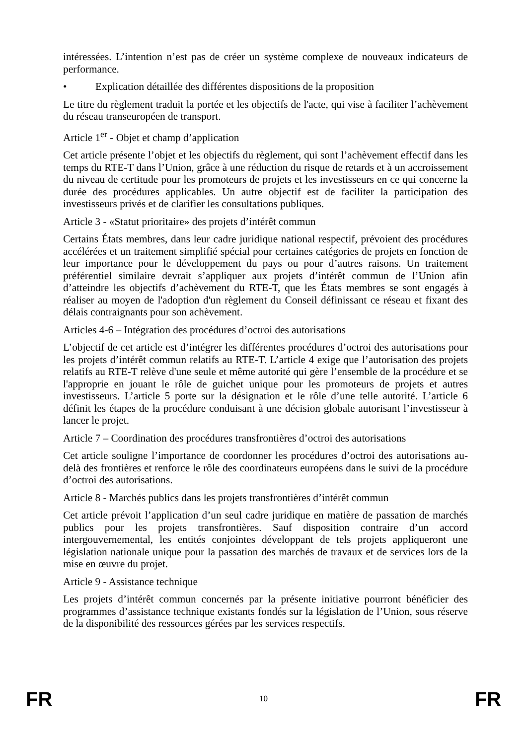intéressées. L’intention n’est pas de créer un système complexe de nouveaux indicateurs de performance.
• Explication détaillée des différentes dispositions de la proposition
Le titre du règlement traduit la portée et les objectifs de l'acte, qui vise à faciliter l’achèvement du réseau transeuropéen de transport.
Article 1<sup>er</sup> - Objet et champ d’application
Cet article présente l’objet et les objectifs du règlement, qui sont l’achèvement effectif dans les temps du RTE-T dans l’Union, grâce à une réduction du risque de retards et à un accroissement du niveau de certitude pour les promoteurs de projets et les investisseurs en ce qui concerne la durée des procédures applicables. Un autre objectif est de faciliter la participation des investisseurs privés et de clarifier les consultations publiques.
Article 3 - «Statut prioritaire» des projets d’intérêt commun
Certains États membres, dans leur cadre juridique national respectif, prévoient des procédures accélérées et un traitement simplifié spécial pour certaines catégories de projets en fonction de leur importance pour le développement du pays ou pour d’autres raisons. Un traitement préférentiel similaire devrait s’appliquer aux projets d’intérêt commun de l’Union afin d’atteindre les objectifs d’achèvement du RTE-T, que les États membres se sont engagés à réaliser au moyen de l'adoption d'un règlement du Conseil définissant ce réseau et fixant des délais contraignants pour son achèvement.
Articles 4-6 – Intégration des procédures d’octroi des autorisations
L’objectif de cet article est d’intégrer les différentes procédures d’octroi des autorisations pour les projets d’intérêt commun relatifs au RTE-T. L’article 4 exige que l’autorisation des projets relatifs au RTE-T relève d'une seule et même autorité qui gère l’ensemble de la procédure et se l'approprie en jouant le rôle de guichet unique pour les promoteurs de projets et autres investisseurs. L’article 5 porte sur la désignation et le rôle d’une telle autorité. L’article 6 définit les étapes de la procédure conduisant à une décision globale autorisant l’investisseur à lancer le projet.
Article 7 – Coordination des procédures transfrontières d’octroi des autorisations
Cet article souligne l’importance de coordonner les procédures d’octroi des autorisations au-delà des frontières et renforce le rôle des coordinateurs européens dans le suivi de la procédure d’octroi des autorisations.
Article 8 - Marchés publics dans les projets transfrontières d’intérêt commun
Cet article prévoit l’application d’un seul cadre juridique en matière de passation de marchés publics pour les projets transfrontières. Sauf disposition contraire d’un accord intergouvernemental, les entités conjointes développant de tels projets appliqueront une législation nationale unique pour la passation des marchés de travaux et de services lors de la mise en œuvre du projet.
Article 9 - Assistance technique
Les projets d’intérêt commun concernés par la présente initiative pourront bénéficier des programmes d’assistance technique existants fondés sur la législation de l’Union, sous réserve de la disponibilité des ressources gérées par les services respectifs.
FR 10 FR